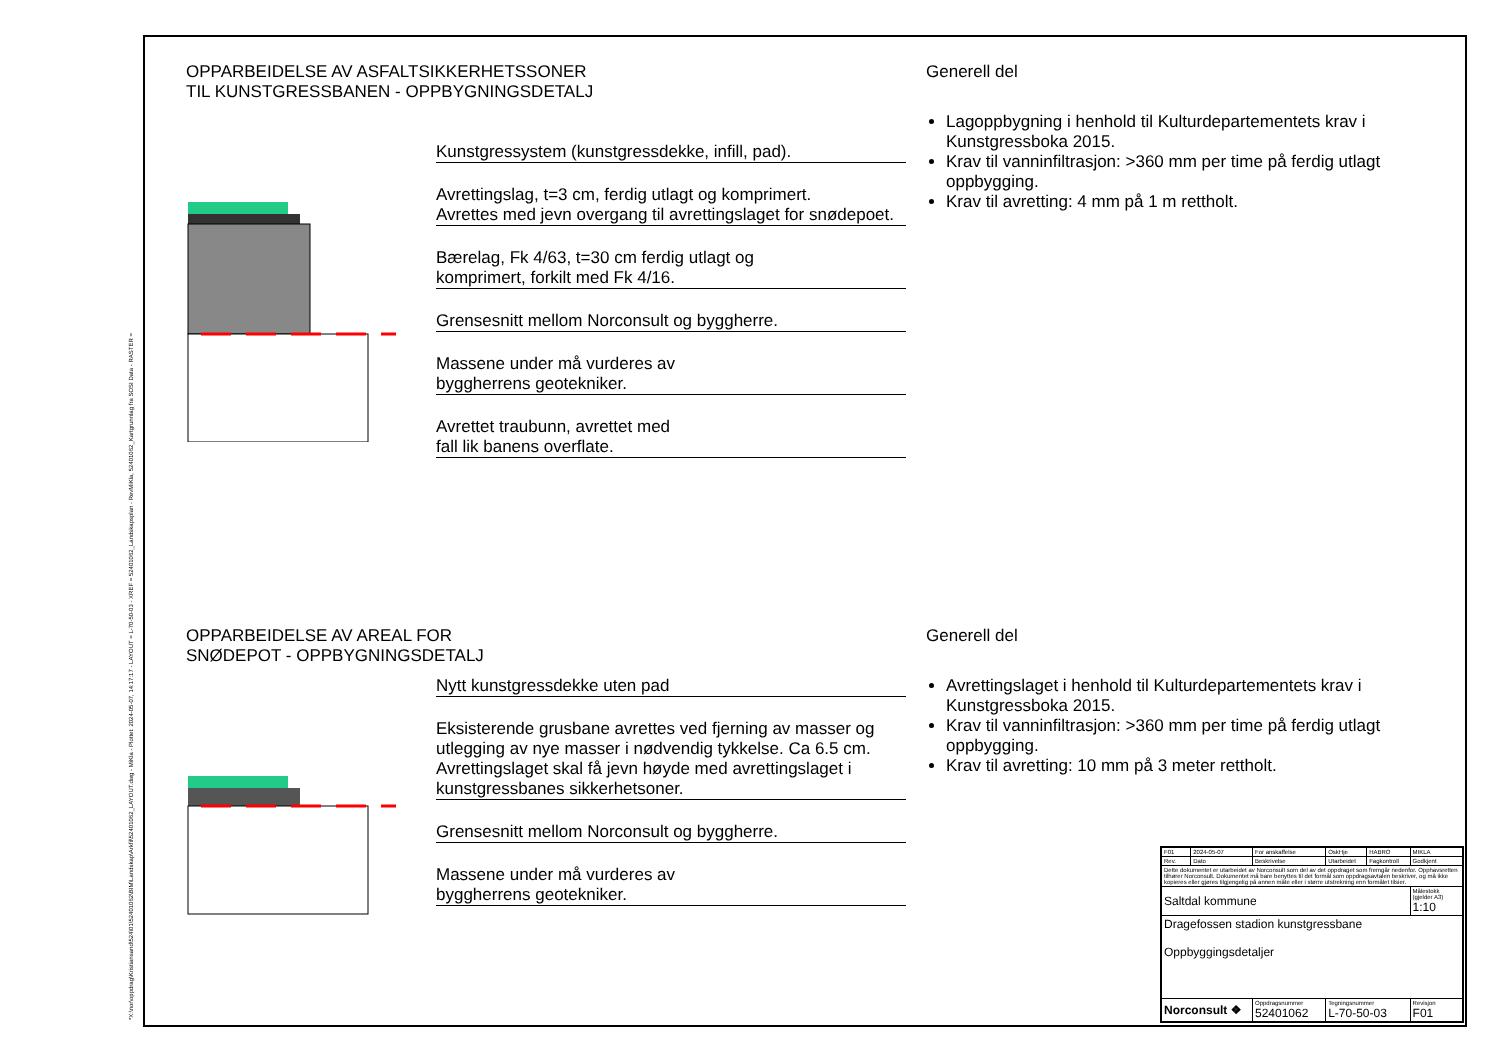*X:\nor\oppdrag\Kristiansand\524\01\52401062\BIM\Landskap\Arkfil\52401062_LAYOUT.dwg - MiKla - Plottet: 2024-05-07, 14:17:17 - LAYOUT = L-70-50-03 - XREF = 52401062_Landskapsplan - RevMiKla, 52401062_Kartgrunnlag fra SOSI Data - RASTER =
OPPARBEIDELSE AV ASFALTSIKKERHETSSONER
TIL KUNSTGRESSBANEN - OPPBYGNINGSDETALJ
Kunstgressystem (kunstgressdekke, infill, pad).
Avrettingslag, t=3 cm, ferdig utlagt og komprimert.
Avrettes med jevn overgang til avrettingslaget for snødepoet.
Bærelag, Fk 4/63, t=30 cm ferdig utlagt og
komprimert, forkilt med Fk 4/16.
Grensesnitt mellom Norconsult og byggherre.
Massene under må vurderes av
byggherrens geotekniker.
Avrettet traubunn, avrettet med
fall lik banens overflate.
Generell del
Lagoppbygning i henhold til Kulturdepartementets krav i Kunstgressboka 2015.
Krav til vanninfiltrasjon: >360 mm per time på ferdig utlagt oppbygging.
Krav til avretting: 4 mm på 1 m rettholt.
OPPARBEIDELSE AV AREAL FOR
SNØDEPOT - OPPBYGNINGSDETALJ
Nytt kunstgressdekke uten pad
Eksisterende grusbane avrettes ved fjerning av masser og utlegging av nye masser i nødvendig tykkelse. Ca 6.5 cm. Avrettingslaget skal få jevn høyde med avrettingslaget i kunstgressbanes sikkerhetsoner.
Grensesnitt mellom Norconsult og byggherre.
Massene under må vurderes av
byggherrens geotekniker.
Generell del
Avrettingslaget i henhold til Kulturdepartementets krav i Kunstgressboka 2015.
Krav til vanninfiltrasjon: >360 mm per time på ferdig utlagt oppbygging.
Krav til avretting: 10 mm på 3 meter rettholt.
| F01 | 2024-05-07 | For anskaffelse | OskHje | HABRO | MIKLA |
| Rev. | Dato | Beskrivelse | Utarbeidet | Fagkontroll | Godkjent |
| Dette dokumentet er utarbeidet av Norconsult som del av det oppdraget som fremgår nedenfor. Opphavsretten tilhører Norconsult. Dokumentet må bare benyttes til det formål som oppdragsavtalen beskriver, og må ikke kopieres eller gjøres tilgjengelig på annen måte eller i større utstrekning enn formålet tilsier. | | | | | |
| Saltdal kommune | | | | | Målestokk (gjelder A3) 1:10 |
| Dragefossen stadion kunstgressbane Oppbyggingsdetaljer | | | | | |
| Norconsult ❖ | | Oppdragsnummer 52401062 | Tegningsnummer L-70-50-03 | | Revisjon F01 |